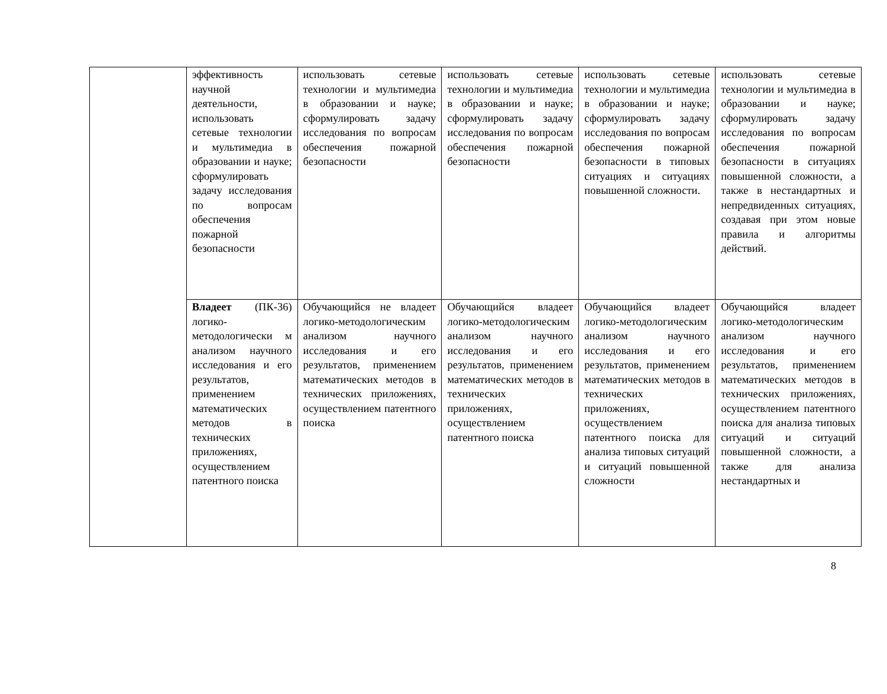| | эффективность научной деятельности, использовать сетевые технологии и мультимедиа в образовании и науке; сформулировать задачу исследования по вопросам обеспечения пожарной безопасности | использовать сетевые технологии и мультимедиа в образовании и науке; сформулировать задачу исследования по вопросам обеспечения пожарной безопасности | использовать сетевые технологии и мультимедиа в образовании и науке; сформулировать задачу исследования по вопросам обеспечения пожарной безопасности | использовать сетевые технологии и мультимедиа в образовании и науке; сформулировать задачу исследования по вопросам обеспечения пожарной безопасности в типовых ситуациях и ситуациях повышенной сложности. | использовать сетевые технологии и мультимедиа в образовании и науке; сформулировать задачу исследования по вопросам обеспечения пожарной безопасности в ситуациях повышенной сложности, а также в нестандартных и непредвиденных ситуациях, создавая при этом новые правила и алгоритмы действий. |
| | Владеет (ПК-36) логико-методологически м анализом научного исследования и его результатов, применением математических методов в технических приложениях, осуществлением патентного поиска | Обучающийся не владеет логико-методологическим анализом научного исследования и его результатов, применением математических методов в технических приложениях, осуществлением патентного поиска | Обучающийся владеет логико-методологическим анализом научного исследования и его результатов, применением математических методов в технических приложениях, осуществлением патентного поиска | Обучающийся владеет логико-методологическим анализом научного исследования и его результатов, применением математических методов в технических приложениях, осуществлением патентного поиска для анализа типовых ситуаций и ситуаций повышенной сложности | Обучающийся владеет логико-методологическим анализом научного исследования и его результатов, применением математических методов в технических приложениях, осуществлением патентного поиска для анализа типовых ситуаций и ситуаций повышенной сложности, а также для анализа нестандартных и |
8